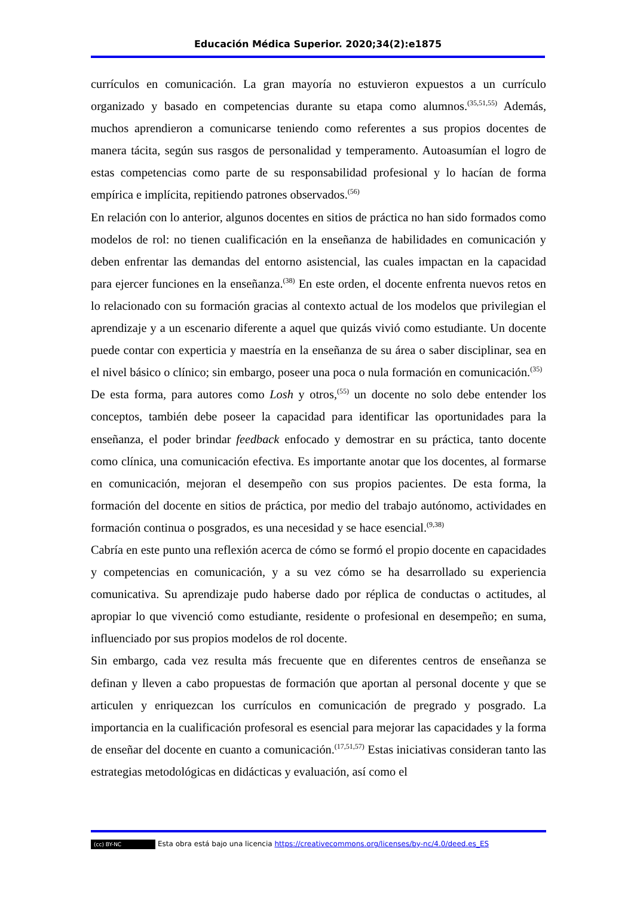Educación Médica Superior. 2020;34(2):e1875
currículos en comunicación. La gran mayoría no estuvieron expuestos a un currículo organizado y basado en competencias durante su etapa como alumnos.<sup>(35,51,55)</sup> Además, muchos aprendieron a comunicarse teniendo como referentes a sus propios docentes de manera tácita, según sus rasgos de personalidad y temperamento. Autoasumían el logro de estas competencias como parte de su responsabilidad profesional y lo hacían de forma empírica e implícita, repitiendo patrones observados.<sup>(56)</sup>
En relación con lo anterior, algunos docentes en sitios de práctica no han sido formados como modelos de rol: no tienen cualificación en la enseñanza de habilidades en comunicación y deben enfrentar las demandas del entorno asistencial, las cuales impactan en la capacidad para ejercer funciones en la enseñanza.<sup>(38)</sup> En este orden, el docente enfrenta nuevos retos en lo relacionado con su formación gracias al contexto actual de los modelos que privilegian el aprendizaje y a un escenario diferente a aquel que quizás vivió como estudiante. Un docente puede contar con experticia y maestría en la enseñanza de su área o saber disciplinar, sea en el nivel básico o clínico; sin embargo, poseer una poca o nula formación en comunicación.<sup>(35)</sup>
De esta forma, para autores como Losh y otros,<sup>(55)</sup> un docente no solo debe entender los conceptos, también debe poseer la capacidad para identificar las oportunidades para la enseñanza, el poder brindar feedback enfocado y demostrar en su práctica, tanto docente como clínica, una comunicación efectiva. Es importante anotar que los docentes, al formarse en comunicación, mejoran el desempeño con sus propios pacientes. De esta forma, la formación del docente en sitios de práctica, por medio del trabajo autónomo, actividades en formación continua o posgrados, es una necesidad y se hace esencial.<sup>(9,38)</sup>
Cabría en este punto una reflexión acerca de cómo se formó el propio docente en capacidades y competencias en comunicación, y a su vez cómo se ha desarrollado su experiencia comunicativa. Su aprendizaje pudo haberse dado por réplica de conductas o actitudes, al apropiar lo que vivenció como estudiante, residente o profesional en desempeño; en suma, influenciado por sus propios modelos de rol docente.
Sin embargo, cada vez resulta más frecuente que en diferentes centros de enseñanza se definan y lleven a cabo propuestas de formación que aportan al personal docente y que se articulen y enriquezcan los currículos en comunicación de pregrado y posgrado. La importancia en la cualificación profesoral es esencial para mejorar las capacidades y la forma de enseñar del docente en cuanto a comunicación.<sup>(17,51,57)</sup> Estas iniciativas consideran tanto las estrategias metodológicas en didácticas y evaluación, así como el
(cc) BY-NC Esta obra está bajo una licencia https://creativecommons.org/licenses/by-nc/4.0/deed.es_ES